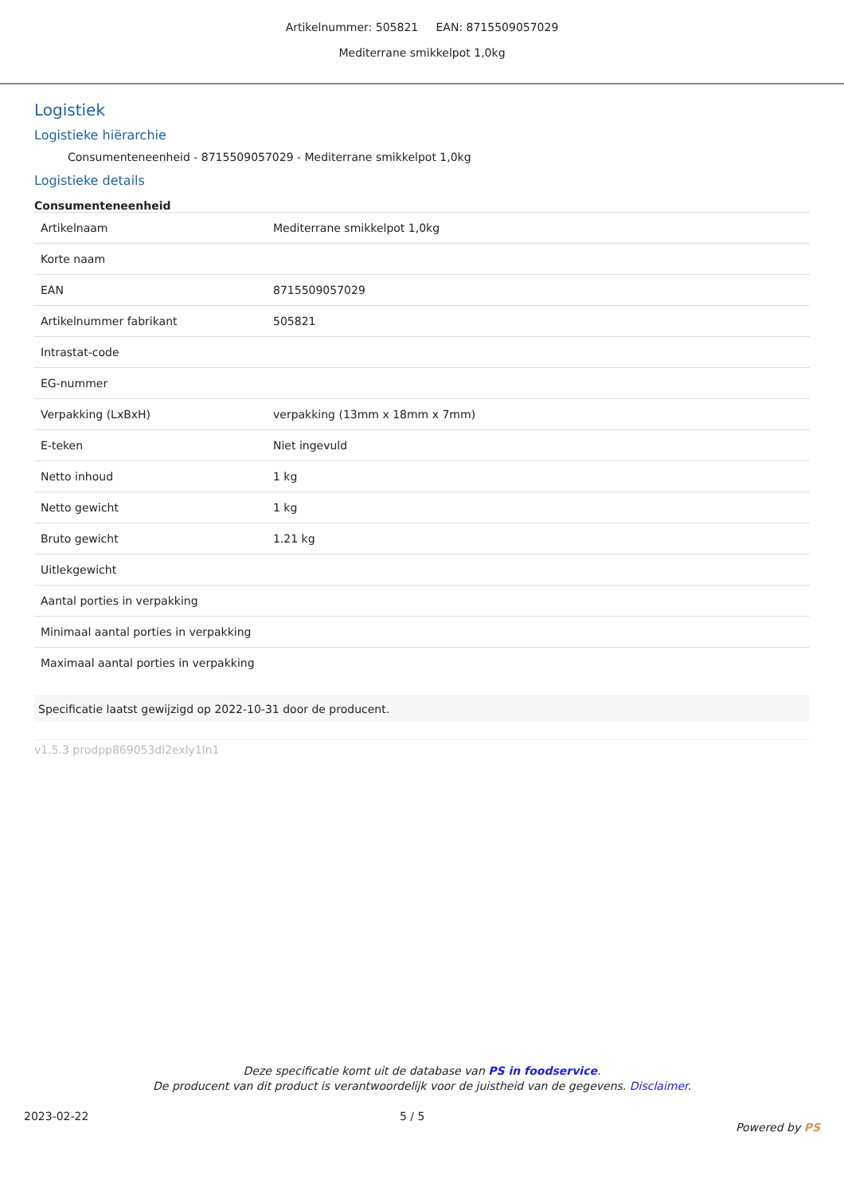Artikelnummer: 505821 EAN: 8715509057029
Mediterrane smikkelpot 1,0kg
Logistiek
Logistieke hiërarchie
Consumenteneenheid - 8715509057029 - Mediterrane smikkelpot 1,0kg
Logistieke details
Consumenteneenheid
| Artikelnaam | Mediterrane smikkelpot 1,0kg |
| Korte naam | |
| EAN | 8715509057029 |
| Artikelnummer fabrikant | 505821 |
| Intrastat-code | |
| EG-nummer | |
| Verpakking (LxBxH) | verpakking (13mm x 18mm x 7mm) |
| E-teken | Niet ingevuld |
| Netto inhoud | 1 kg |
| Netto gewicht | 1 kg |
| Bruto gewicht | 1.21 kg |
| Uitlekgewicht | |
| Aantal porties in verpakking | |
| Minimaal aantal porties in verpakking | |
| Maximaal aantal porties in verpakking | |
Specificatie laatst gewijzigd op 2022-10-31 door de producent.
v1.5.3 prodpp869053dl2exly1ln1
Deze specificatie komt uit de database van PS in foodservice.
De producent van dit product is verantwoordelijk voor de juistheid van de gegevens. Disclaimer.
2023-02-22 5 / 5 Powered by PS